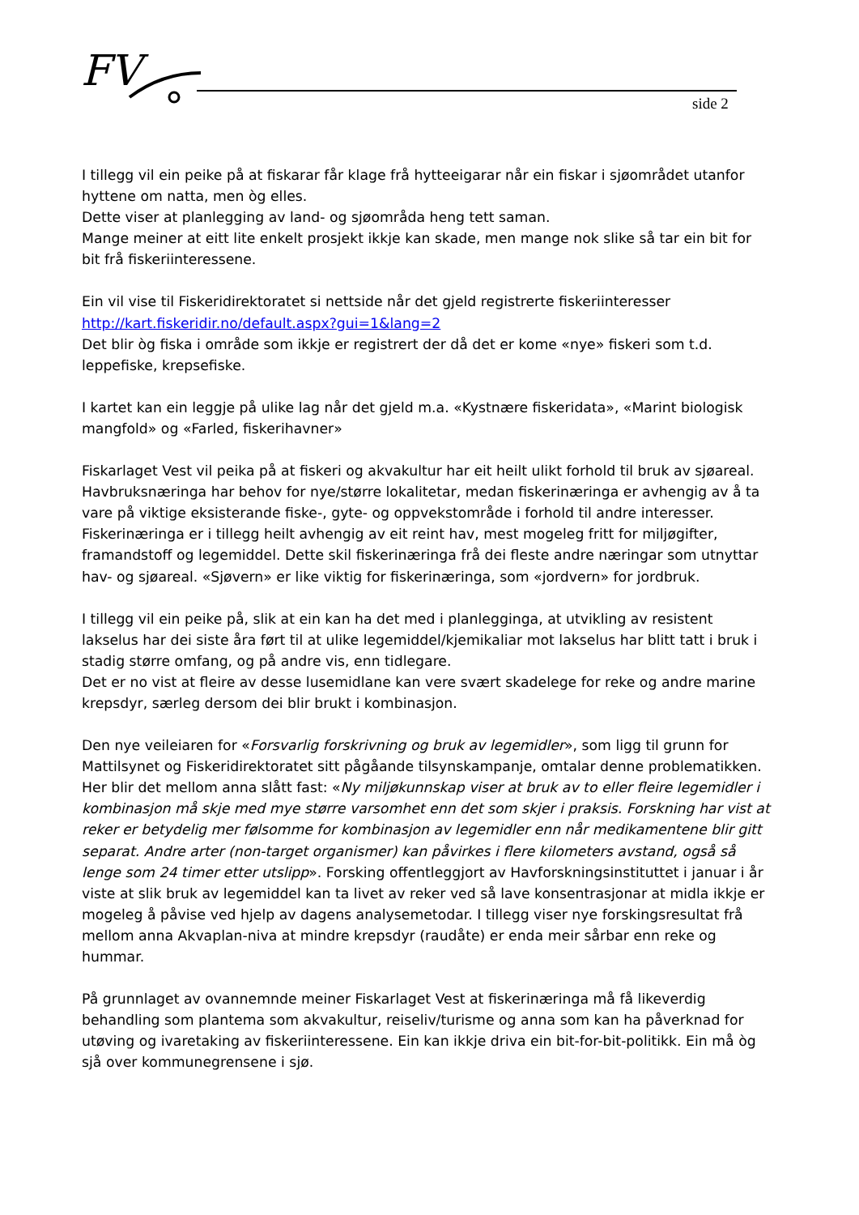FV
side 2
I tillegg vil ein peike på at fiskarar får klage frå hytteeigarar når ein fiskar i sjøområdet utanfor hyttene om natta, men òg elles.
Dette viser at planlegging av land- og sjøområda heng tett saman.
Mange meiner at eitt lite enkelt prosjekt ikkje kan skade, men mange nok slike så tar ein bit for bit frå fiskeriinteressene.
Ein vil vise til Fiskeridirektoratet si nettside når det gjeld registrerte fiskeriinteresser http://kart.fiskeridir.no/default.aspx?gui=1&lang=2
Det blir òg fiska i område som ikkje er registrert der då det er kome «nye» fiskeri som t.d. leppefiske, krepsefiske.
I kartet kan ein leggje på ulike lag når det gjeld m.a. «Kystnære fiskeridata», «Marint biologisk mangfold» og «Farled, fiskerihavner»
Fiskarlaget Vest vil peika på at fiskeri og akvakultur har eit heilt ulikt forhold til bruk av sjøareal. Havbruksnæringa har behov for nye/større lokalitetar, medan fiskerinæringa er avhengig av å ta vare på viktige eksisterande fiske-, gyte- og oppvekstområde i forhold til andre interesser. Fiskerinæringa er i tillegg heilt avhengig av eit reint hav, mest mogeleg fritt for miljøgifter, framandstoff og legemiddel. Dette skil fiskerinæringa frå dei fleste andre næringar som utnyttar hav- og sjøareal. «Sjøvern» er like viktig for fiskerinæringa, som «jordvern» for jordbruk.
I tillegg vil ein peike på, slik at ein kan ha det med i planlegginga, at utvikling av resistent lakselus har dei siste åra ført til at ulike legemiddel/kjemikaliar mot lakselus har blitt tatt i bruk i stadig større omfang, og på andre vis, enn tidlegare.
Det er no vist at fleire av desse lusemidlane kan vere svært skadelege for reke og andre marine krepsdyr, særleg dersom dei blir brukt i kombinasjon.
Den nye veileiaren for «Forsvarlig forskrivning og bruk av legemidler», som ligg til grunn for Mattilsynet og Fiskeridirektoratet sitt pågåande tilsynskampanje, omtalar denne problematikken. Her blir det mellom anna slått fast: «Ny miljøkunnskap viser at bruk av to eller fleire legemidler i kombinasjon må skje med mye større varsomhet enn det som skjer i praksis. Forskning har vist at reker er betydelig mer følsomme for kombinasjon av legemidler enn når medikamentene blir gitt separat. Andre arter (non-target organismer) kan påvirkes i flere kilometers avstand, også så lenge som 24 timer etter utslipp». Forsking offentleggjort av Havforskningsinstituttet i januar i år viste at slik bruk av legemiddel kan ta livet av reker ved så lave konsentrasjonar at midla ikkje er mogeleg å påvise ved hjelp av dagens analysemetodar. I tillegg viser nye forskingsresultat frå mellom anna Akvaplan-niva at mindre krepsdyr (raudåte) er enda meir sårbar enn reke og hummar.
På grunnlaget av ovannemnde meiner Fiskarlaget Vest at fiskerinæringa må få likeverdig behandling som plantema som akvakultur, reiseliv/turisme og anna som kan ha påverknad for utøving og ivaretaking av fiskeriinteressene. Ein kan ikkje driva ein bit-for-bit-politikk. Ein må òg sjå over kommunegrensene i sjø.